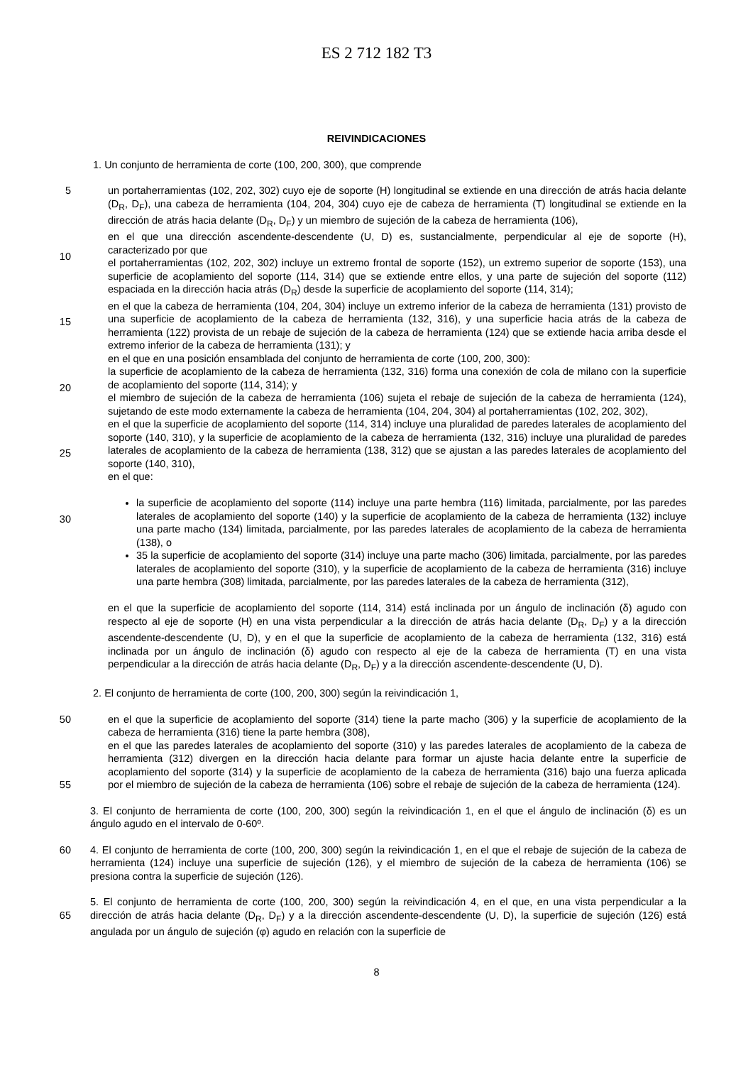ES 2 712 182 T3
REIVINDICACIONES
1. Un conjunto de herramienta de corte (100, 200, 300), que comprende
5
10
15
20
25
30
un portaherramientas (102, 202, 302) cuyo eje de soporte (H) longitudinal se extiende en una dirección de atrás hacia delante (D<sub>R</sub>, D<sub>F</sub>), una cabeza de herramienta (104, 204, 304) cuyo eje de cabeza de herramienta (T) longitudinal se extiende en la dirección de atrás hacia delante (D<sub>R</sub>, D<sub>F</sub>) y un miembro de sujeción de la cabeza de herramienta (106),
en el que una dirección ascendente-descendente (U, D) es, sustancialmente, perpendicular al eje de soporte (H), caracterizado por que
el portaherramientas (102, 202, 302) incluye un extremo frontal de soporte (152), un extremo superior de soporte (153), una superficie de acoplamiento del soporte (114, 314) que se extiende entre ellos, y una parte de sujeción del soporte (112) espaciada en la dirección hacia atrás (D<sub>R</sub>) desde la superficie de acoplamiento del soporte (114, 314);
en el que la cabeza de herramienta (104, 204, 304) incluye un extremo inferior de la cabeza de herramienta (131) provisto de una superficie de acoplamiento de la cabeza de herramienta (132, 316), y una superficie hacia atrás de la cabeza de herramienta (122) provista de un rebaje de sujeción de la cabeza de herramienta (124) que se extiende hacia arriba desde el extremo inferior de la cabeza de herramienta (131); y
en el que en una posición ensamblada del conjunto de herramienta de corte (100, 200, 300):
la superficie de acoplamiento de la cabeza de herramienta (132, 316) forma una conexión de cola de milano con la superficie de acoplamiento del soporte (114, 314); y
el miembro de sujeción de la cabeza de herramienta (106) sujeta el rebaje de sujeción de la cabeza de herramienta (124), sujetando de este modo externamente la cabeza de herramienta (104, 204, 304) al portaherramientas (102, 202, 302),
en el que la superficie de acoplamiento del soporte (114, 314) incluye una pluralidad de paredes laterales de acoplamiento del soporte (140, 310), y la superficie de acoplamiento de la cabeza de herramienta (132, 316) incluye una pluralidad de paredes laterales de acoplamiento de la cabeza de herramienta (138, 312) que se ajustan a las paredes laterales de acoplamiento del soporte (140, 310),
en el que:
la superficie de acoplamiento del soporte (114) incluye una parte hembra (116) limitada, parcialmente, por las paredes laterales de acoplamiento del soporte (140) y la superficie de acoplamiento de la cabeza de herramienta (132) incluye una parte macho (134) limitada, parcialmente, por las paredes laterales de acoplamiento de la cabeza de herramienta (138), o
35 la superficie de acoplamiento del soporte (314) incluye una parte macho (306) limitada, parcialmente, por las paredes laterales de acoplamiento del soporte (310), y la superficie de acoplamiento de la cabeza de herramienta (316) incluye una parte hembra (308) limitada, parcialmente, por las paredes laterales de la cabeza de herramienta (312),
en el que la superficie de acoplamiento del soporte (114, 314) está inclinada por un ángulo de inclinación (δ) agudo con respecto al eje de soporte (H) en una vista perpendicular a la dirección de atrás hacia delante (D<sub>R</sub>, D<sub>F</sub>) y a la dirección ascendente-descendente (U, D), y en el que la superficie de acoplamiento de la cabeza de herramienta (132, 316) está inclinada por un ángulo de inclinación (δ) agudo con respecto al eje de la cabeza de herramienta (T) en una vista perpendicular a la dirección de atrás hacia delante (D<sub>R</sub>, D<sub>F</sub>) y a la dirección ascendente-descendente (U, D).
2. El conjunto de herramienta de corte (100, 200, 300) según la reivindicación 1,
50
55
en el que la superficie de acoplamiento del soporte (314) tiene la parte macho (306) y la superficie de acoplamiento de la cabeza de herramienta (316) tiene la parte hembra (308),
en el que las paredes laterales de acoplamiento del soporte (310) y las paredes laterales de acoplamiento de la cabeza de herramienta (312) divergen en la dirección hacia delante para formar un ajuste hacia delante entre la superficie de acoplamiento del soporte (314) y la superficie de acoplamiento de la cabeza de herramienta (316) bajo una fuerza aplicada por el miembro de sujeción de la cabeza de herramienta (106) sobre el rebaje de sujeción de la cabeza de herramienta (124).
3. El conjunto de herramienta de corte (100, 200, 300) según la reivindicación 1, en el que el ángulo de inclinación (δ) es un ángulo agudo en el intervalo de 0-60º.
60 4. El conjunto de herramienta de corte (100, 200, 300) según la reivindicación 1, en el que el rebaje de sujeción de la cabeza de herramienta (124) incluye una superficie de sujeción (126), y el miembro de sujeción de la cabeza de herramienta (106) se presiona contra la superficie de sujeción (126).
65 5. El conjunto de herramienta de corte (100, 200, 300) según la reivindicación 4, en el que, en una vista perpendicular a la dirección de atrás hacia delante (D<sub>R</sub>, D<sub>F</sub>) y a la dirección ascendente-descendente (U, D), la superficie de sujeción (126) está angulada por un ángulo de sujeción (φ) agudo en relación con la superficie de
8